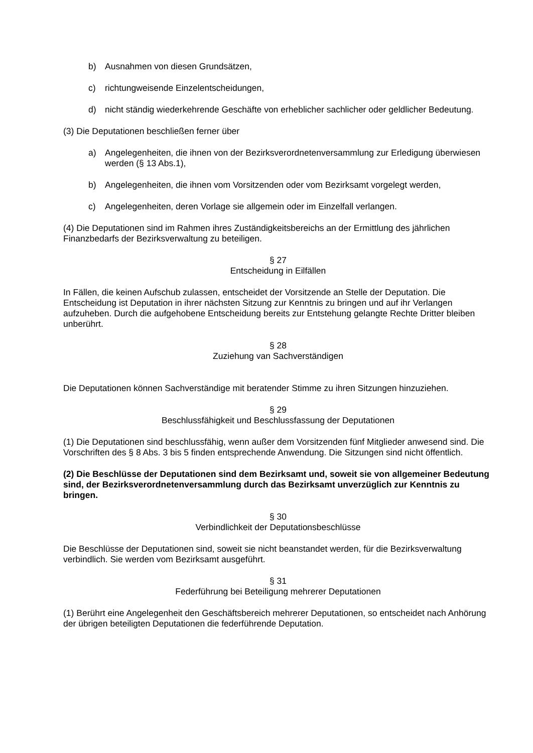b) Ausnahmen von diesen Grundsätzen,
c) richtungweisende Einzelentscheidungen,
d) nicht ständig wiederkehrende Geschäfte von erheblicher sachlicher oder geldlicher Bedeutung.
(3) Die Deputationen beschließen ferner über
a) Angelegenheiten, die ihnen von der Bezirksverordnetenversammlung zur Erledigung überwiesen werden (§ 13 Abs.1),
b) Angelegenheiten, die ihnen vom Vorsitzenden oder vom Bezirksamt vorgelegt werden,
c) Angelegenheiten, deren Vorlage sie allgemein oder im Einzelfall verlangen.
(4) Die Deputationen sind im Rahmen ihres Zuständigkeitsbereichs an der Ermittlung des jährlichen Finanzbedarfs der Bezirksverwaltung zu beteiligen.
§ 27
Entscheidung in Eilfällen
In Fällen, die keinen Aufschub zulassen, entscheidet der Vorsitzende an Stelle der Deputation. Die Entscheidung ist Deputation in ihrer nächsten Sitzung zur Kenntnis zu bringen und auf ihr Verlangen aufzuheben. Durch die aufgehobene Entscheidung bereits zur Entstehung gelangte Rechte Dritter bleiben unberührt.
§ 28
Zuziehung van Sachverständigen
Die Deputationen können Sachverständige mit beratender Stimme zu ihren Sitzungen hinzuziehen.
§ 29
Beschlussfähigkeit und Beschlussfassung der Deputationen
(1) Die Deputationen sind beschlussfähig, wenn außer dem Vorsitzenden fünf Mitglieder anwesend sind. Die Vorschriften des § 8 Abs. 3 bis 5 finden entsprechende Anwendung. Die Sitzungen sind nicht öffentlich.
(2) Die Beschlüsse der Deputationen sind dem Bezirksamt und, soweit sie von allgemeiner Bedeutung sind, der Bezirksverordnetenversammlung durch das Bezirksamt unverzüglich zur Kenntnis zu bringen.
§ 30
Verbindlichkeit der Deputationsbeschlüsse
Die Beschlüsse der Deputationen sind, soweit sie nicht beanstandet werden, für die Bezirksverwaltung verbindlich. Sie werden vom Bezirksamt ausgeführt.
§ 31
Federführung bei Beteiligung mehrerer Deputationen
(1) Berührt eine Angelegenheit den Geschäftsbereich mehrerer Deputationen, so entscheidet nach Anhörung der übrigen beteiligten Deputationen die federführende Deputation.